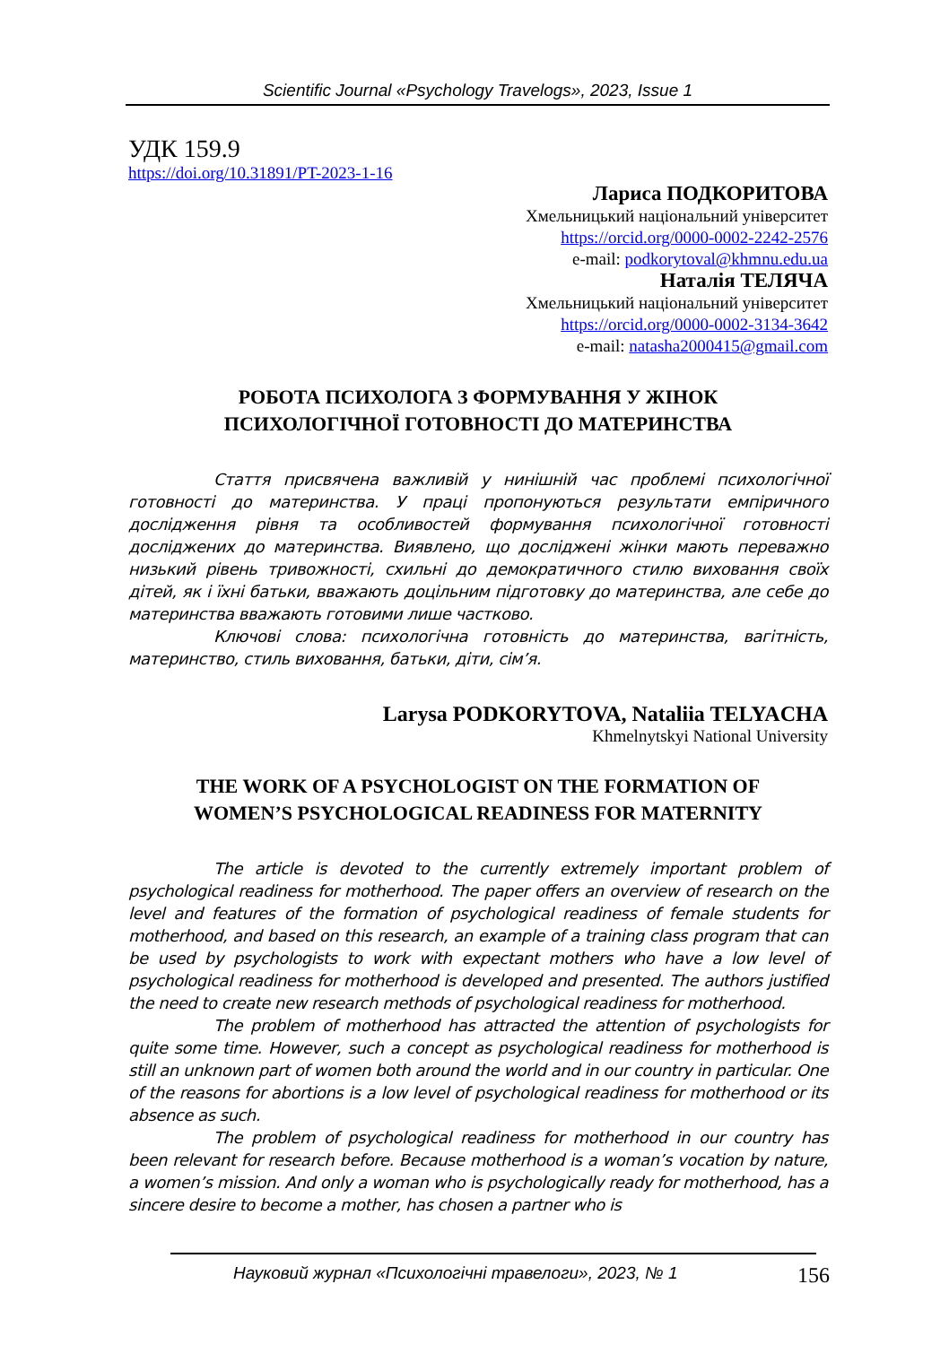Scientific Journal «Psychology Travelogs», 2023, Issue 1
УДК 159.9
https://doi.org/10.31891/PT-2023-1-16
Лариса ПОДКОРИТОВА
Хмельницький національний університет
https://orcid.org/0000-0002-2242-2576
e-mail: podkorytoval@khmnu.edu.ua
Наталія ТЕЛЯЧА
Хмельницький національний університет
https://orcid.org/0000-0002-3134-3642
e-mail: natasha2000415@gmail.com
РОБОТА ПСИХОЛОГА З ФОРМУВАННЯ У ЖІНОК
ПСИХОЛОГІЧНОЇ ГОТОВНОСТІ ДО МАТЕРИНСТВА
Стаття присвячена важливій у нинішній час проблемі психологічної готовності до материнства. У праці пропонуються результати емпіричного дослідження рівня та особливостей формування психологічної готовності досліджених до материнства. Виявлено, що досліджені жінки мають переважно низький рівень тривожності, схильні до демократичного стилю виховання своїх дітей, як і їхні батьки, вважають доцільним підготовку до материнства, але себе до материнства вважають готовими лише частково.
Ключові слова: психологічна готовність до материнства, вагітність, материнство, стиль виховання, батьки, діти, сім’я.
Larysa PODKORYTOVA, Nataliia TELYACHA
Khmelnytskyi National University
THE WORK OF A PSYCHOLOGIST ON THE FORMATION OF
WOMEN’S PSYCHOLOGICAL READINESS FOR MATERNITY
The article is devoted to the currently extremely important problem of psychological readiness for motherhood. The paper offers an overview of research on the level and features of the formation of psychological readiness of female students for motherhood, and based on this research, an example of a training class program that can be used by psychologists to work with expectant mothers who have a low level of psychological readiness for motherhood is developed and presented. The authors justified the need to create new research methods of psychological readiness for motherhood.
The problem of motherhood has attracted the attention of psychologists for quite some time. However, such a concept as psychological readiness for motherhood is still an unknown part of women both around the world and in our country in particular. One of the reasons for abortions is a low level of psychological readiness for motherhood or its absence as such.
The problem of psychological readiness for motherhood in our country has been relevant for research before. Because motherhood is a woman’s vocation by nature, a women’s mission. And only a woman who is psychologically ready for motherhood, has a sincere desire to become a mother, has chosen a partner who is
Науковий журнал «Психологічні травелоги», 2023, № 1 156